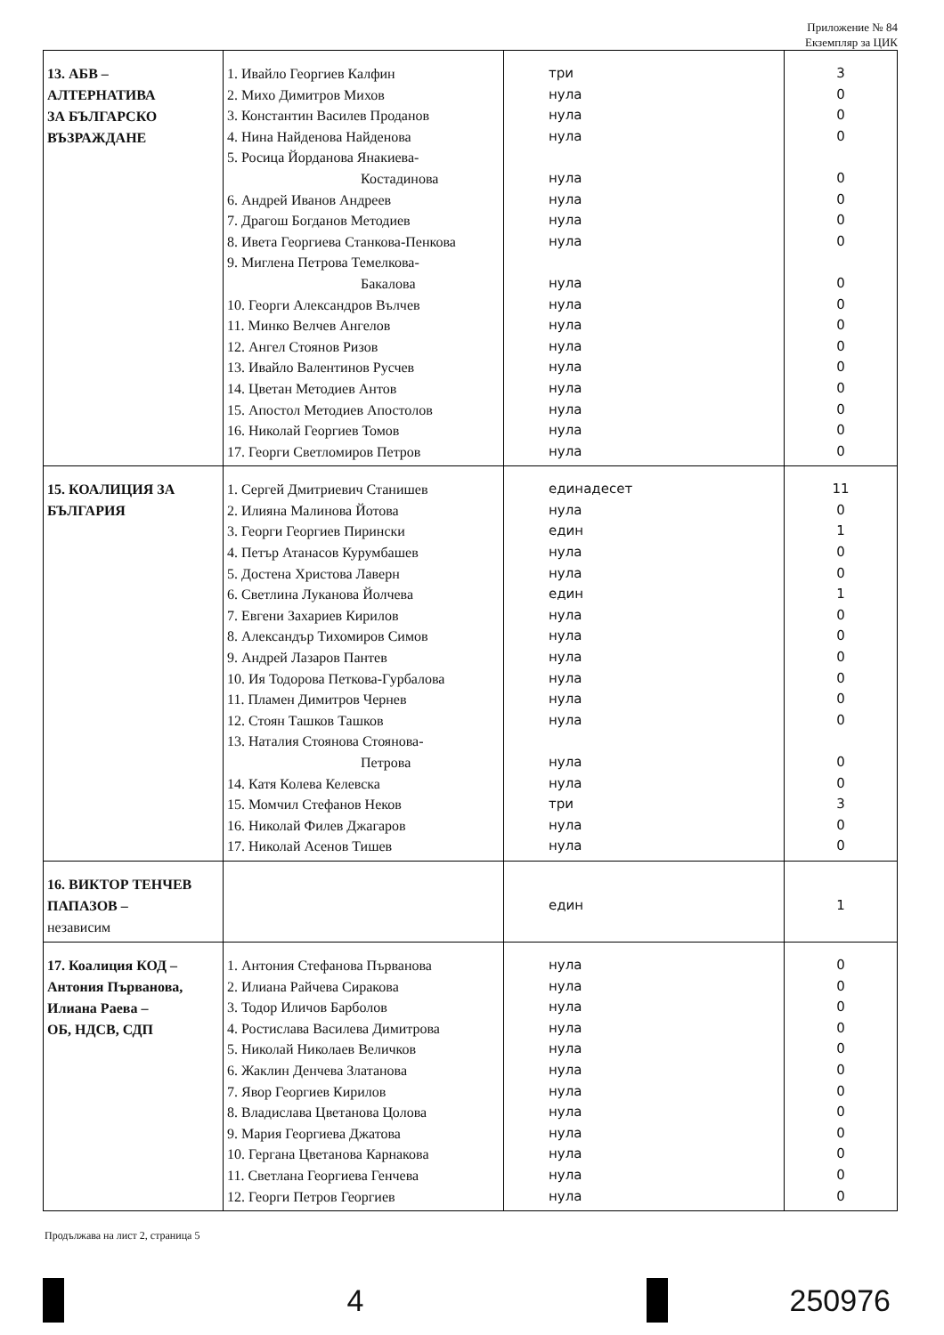Приложение № 84
Екземпляр за ЦИК
| 13. АБВ – АЛТЕРНАТИВА ЗА БЪЛГАРСКО ВЪЗРАЖДАНЕ | 1. Ивайло Георгиев Калфин 2. Михо Димитров Михов 3. Константин Василев Проданов 4. Нина Найденова Найденова 5. Росица Йорданова Янакиева- Костадинова 6. Андрей Иванов Андреев 7. Драгош Богданов Методиев 8. Ивета Георгиева Станкова-Пенкова 9. Миглена Петрова Темелкова- Бакалова 10. Георги Александров Вълчев 11. Минко Велчев Ангелов 12. Ангел Стоянов Ризов 13. Ивайло Валентинов Русчев 14. Цветан Методиев Антов 15. Апостол Методиев Апостолов 16. Николай Георгиев Томов 17. Георги Светломиров Петров | три нула нула нула нула нула нула нула нула нула нула нула нула нула нула нула нула | 3 0 0 0 0 0 0 0 0 0 0 0 0 0 0 0 0 |
| 15. КОАЛИЦИЯ ЗА БЪЛГАРИЯ | 1. Сергей Дмитриевич Станишев 2. Илияна Малинова Йотова 3. Георги Георгиев Пирински 4. Петър Атанасов Курумбашев 5. Достена Христова Лаверн 6. Светлина Луканова Йолчева 7. Евгени Захариев Кирилов 8. Александър Тихомиров Симов 9. Андрей Лазаров Пантев 10. Ия Тодорова Петкова-Гурбалова 11. Пламен Димитров Чернев 12. Стоян Ташков Ташков 13. Наталия Стоянова Стоянова- Петрова 14. Катя Колева Келевска 15. Момчил Стефанов Неков 16. Николай Филев Джагаров 17. Николай Асенов Тишев | единадесет нула един нула нула един нула нула нула нула нула нула нула нула три нула нула | 11 0 1 0 0 1 0 0 0 0 0 0 0 0 3 0 0 |
| 16. ВИКТОР ТЕНЧЕВ ПАПАЗОВ – независим | | един | 1 |
| 17. Коалиция КОД – Антония Първанова, Илиана Раева – ОБ, НДСВ, СДП | 1. Антония Стефанова Първанова 2. Илиана Райчева Сиракова 3. Тодор Иличов Барболов 4. Ростислава Василева Димитрова 5. Николай Николаев Величков 6. Жаклин Денчева Златанова 7. Явор Георгиев Кирилов 8. Владислава Цветанова Цолова 9. Мария Георгиева Джатова 10. Гергана Цветанова Карнакова 11. Светлана Георгиева Генчева 12. Георги Петров Георгиев | нула нула нула нула нула нула нула нула нула нула нула нула | 0 0 0 0 0 0 0 0 0 0 0 0 |
Продължава на лист 2, страница 5
4 250976